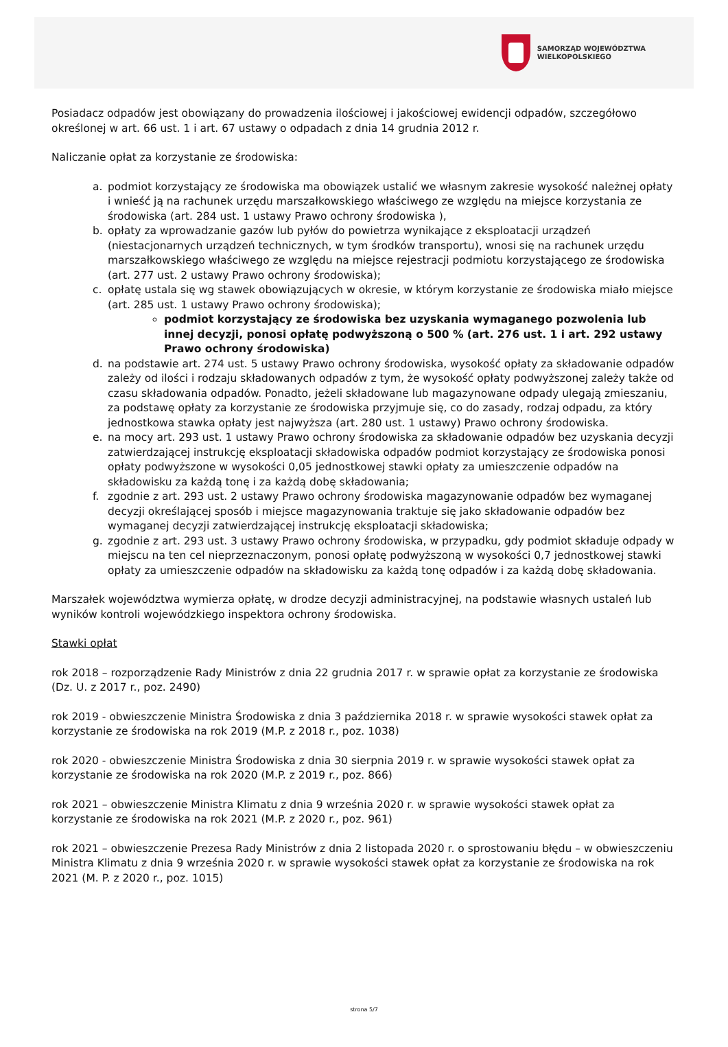SAMORZĄD WOJEWÓDZTWA
WIELKOPOLSKIEGO
Posiadacz odpadów jest obowiązany do prowadzenia ilościowej i jakościowej ewidencji odpadów, szczegółowo określonej w art. 66 ust. 1 i art. 67 ustawy o odpadach z dnia 14 grudnia 2012 r.
Naliczanie opłat za korzystanie ze środowiska:
a. podmiot korzystający ze środowiska ma obowiązek ustalić we własnym zakresie wysokość należnej opłaty i wnieść ją na rachunek urzędu marszałkowskiego właściwego ze względu na miejsce korzystania ze środowiska (art. 284 ust. 1 ustawy Prawo ochrony środowiska ),
b. opłaty za wprowadzanie gazów lub pyłów do powietrza wynikające z eksploatacji urządzeń (niestacjonarnych urządzeń technicznych, w tym środków transportu), wnosi się na rachunek urzędu marszałkowskiego właściwego ze względu na miejsce rejestracji podmiotu korzystającego ze środowiska (art. 277 ust. 2 ustawy Prawo ochrony środowiska);
c. opłatę ustala się wg stawek obowiązujących w okresie, w którym korzystanie ze środowiska miało miejsce (art. 285 ust. 1 ustawy Prawo ochrony środowiska);
podmiot korzystający ze środowiska bez uzyskania wymaganego pozwolenia lub innej decyzji, ponosi opłatę podwyższoną o 500 % (art. 276 ust. 1 i art. 292 ustawy Prawo ochrony środowiska)
d. na podstawie art. 274 ust. 5 ustawy Prawo ochrony środowiska, wysokość opłaty za składowanie odpadów zależy od ilości i rodzaju składowanych odpadów z tym, że wysokość opłaty podwyższonej zależy także od czasu składowania odpadów. Ponadto, jeżeli składowane lub magazynowane odpady ulegają zmieszaniu, za podstawę opłaty za korzystanie ze środowiska przyjmuje się, co do zasady, rodzaj odpadu, za który jednostkowa stawka opłaty jest najwyższa (art. 280 ust. 1 ustawy) Prawo ochrony środowiska.
e. na mocy art. 293 ust. 1 ustawy Prawo ochrony środowiska za składowanie odpadów bez uzyskania decyzji zatwierdzającej instrukcję eksploatacji składowiska odpadów podmiot korzystający ze środowiska ponosi opłaty podwyższone w wysokości 0,05 jednostkowej stawki opłaty za umieszczenie odpadów na składowisku za każdą tonę i za każdą dobę składowania;
f. zgodnie z art. 293 ust. 2 ustawy Prawo ochrony środowiska magazynowanie odpadów bez wymaganej decyzji określającej sposób i miejsce magazynowania traktuje się jako składowanie odpadów bez wymaganej decyzji zatwierdzającej instrukcję eksploatacji składowiska;
g. zgodnie z art. 293 ust. 3 ustawy Prawo ochrony środowiska, w przypadku, gdy podmiot składuje odpady w miejscu na ten cel nieprzeznaczonym, ponosi opłatę podwyższoną w wysokości 0,7 jednostkowej stawki opłaty za umieszczenie odpadów na składowisku za każdą tonę odpadów i za każdą dobę składowania.
Marszałek województwa wymierza opłatę, w drodze decyzji administracyjnej, na podstawie własnych ustaleń lub wyników kontroli wojewódzkiego inspektora ochrony środowiska.
Stawki opłat
rok 2018 – rozporządzenie Rady Ministrów z dnia 22 grudnia 2017 r. w sprawie opłat za korzystanie ze środowiska (Dz. U. z 2017 r., poz. 2490)
rok 2019 - obwieszczenie Ministra Środowiska z dnia 3 października 2018 r. w sprawie wysokości stawek opłat za korzystanie ze środowiska na rok 2019 (M.P. z 2018 r., poz. 1038)
rok 2020 - obwieszczenie Ministra Środowiska z dnia 30 sierpnia 2019 r. w sprawie wysokości stawek opłat za korzystanie ze środowiska na rok 2020 (M.P. z 2019 r., poz. 866)
rok 2021 – obwieszczenie Ministra Klimatu z dnia 9 września 2020 r. w sprawie wysokości stawek opłat za korzystanie ze środowiska na rok 2021 (M.P. z 2020 r., poz. 961)
rok 2021 – obwieszczenie Prezesa Rady Ministrów z dnia 2 listopada 2020 r. o sprostowaniu błędu – w obwieszczeniu Ministra Klimatu z dnia 9 września 2020 r. w sprawie wysokości stawek opłat za korzystanie ze środowiska na rok 2021 (M. P. z 2020 r., poz. 1015)
strona 5/7